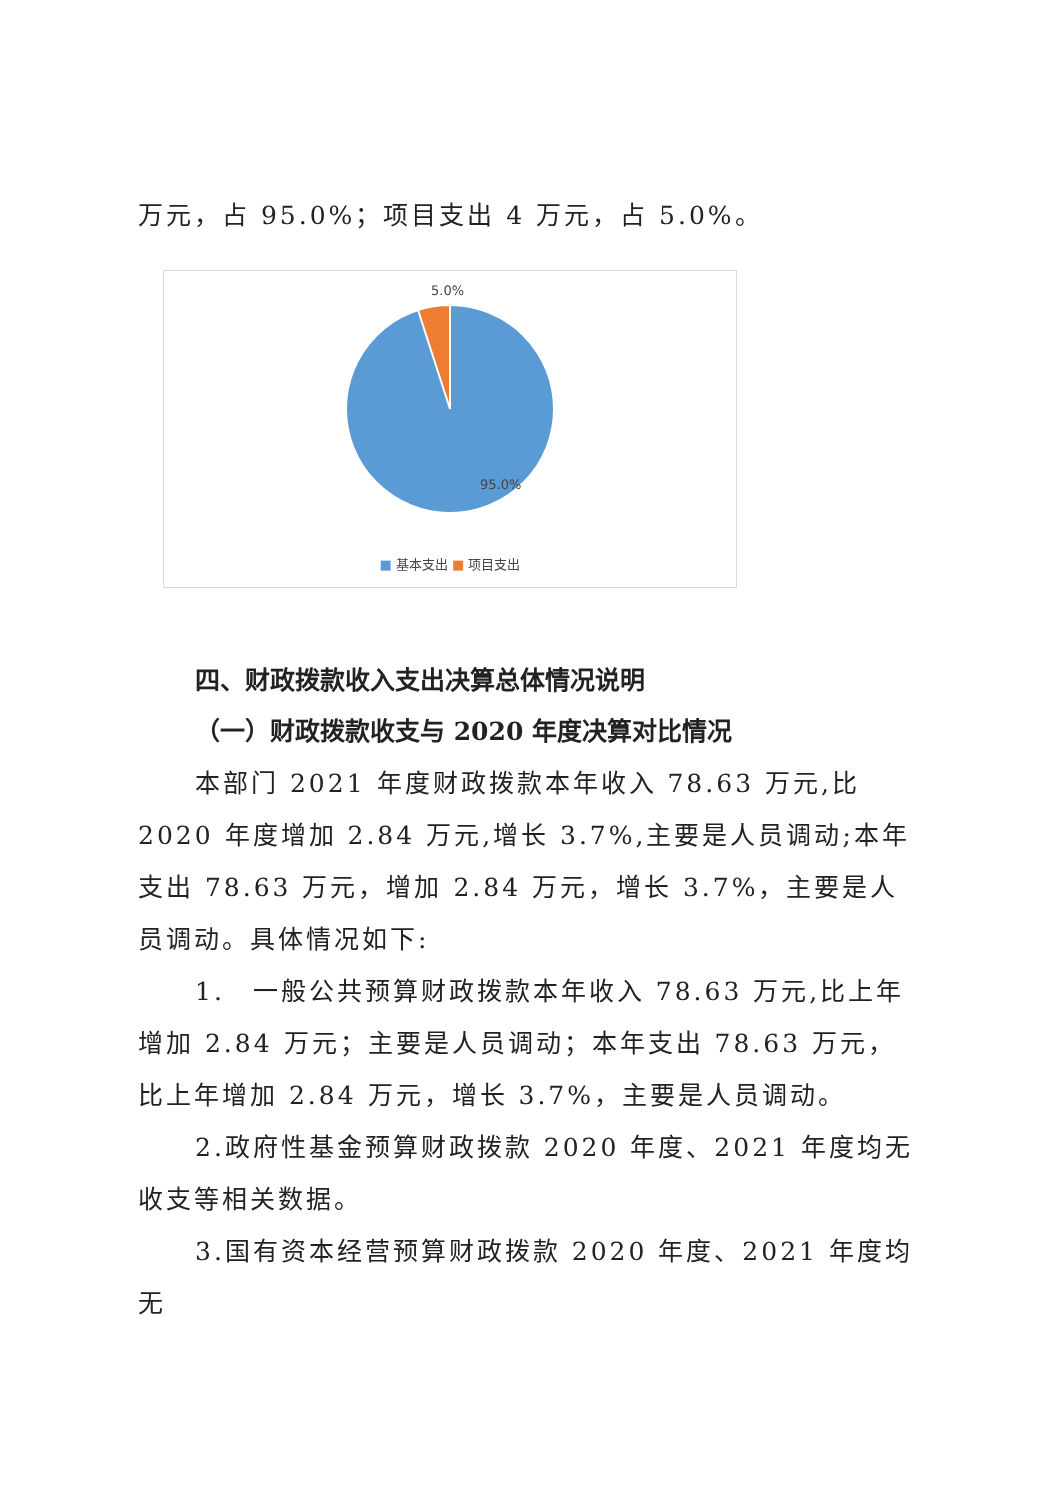万元，占 95.0%；项目支出 4 万元，占 5.0%。
5.0%
95.0%
■ 基本支出 ■ 项目支出
四、财政拨款收入支出决算总体情况说明
（一）财政拨款收支与 2020 年度决算对比情况
本部门 2021 年度财政拨款本年收入 78.63 万元,比 2020 年度增加 2.84 万元,增长 3.7%,主要是人员调动;本年支出 78.63 万元，增加 2.84 万元，增长 3.7%，主要是人员调动。具体情况如下:
1.　一般公共预算财政拨款本年收入 78.63 万元,比上年增加 2.84 万元；主要是人员调动；本年支出 78.63 万元，比上年增加 2.84 万元，增长 3.7%，主要是人员调动。
2.政府性基金预算财政拨款 2020 年度、2021 年度均无收支等相关数据。
3.国有资本经营预算财政拨款 2020 年度、2021 年度均无